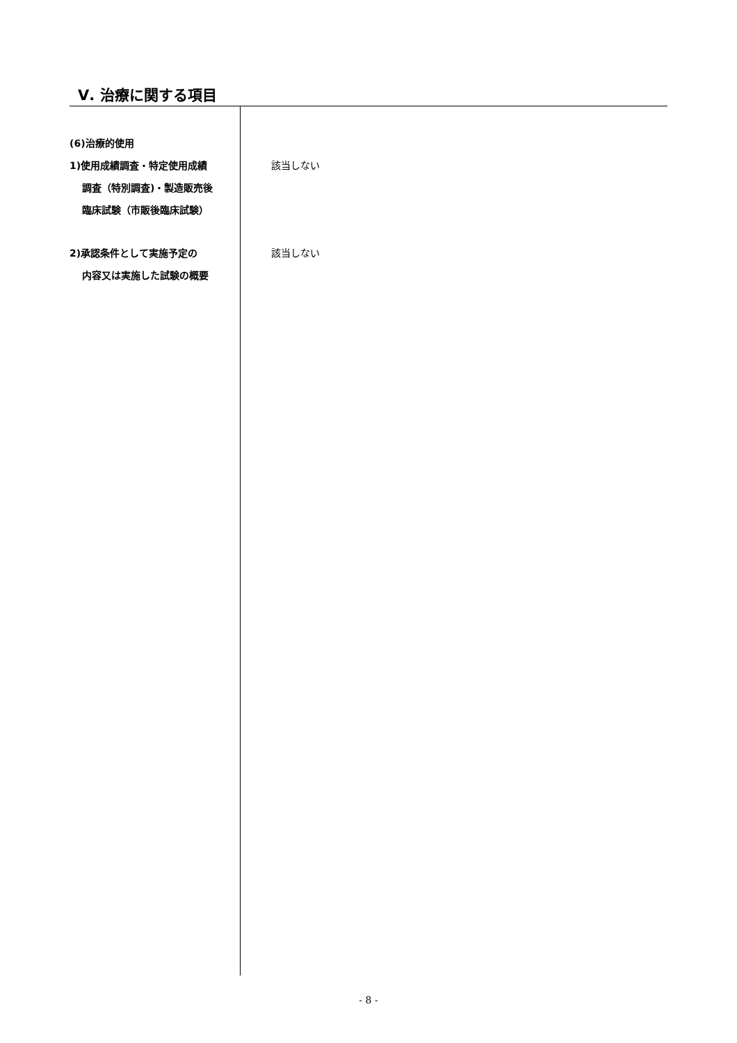Ⅴ. 治療に関する項目
(6)治療的使用
1)使用成績調査・特定使用成績
調査（特別調査)・製造販売後
臨床試験（市販後臨床試験）
該当しない
2)承認条件として実施予定の
内容又は実施した試験の概要
該当しない
- 8 -